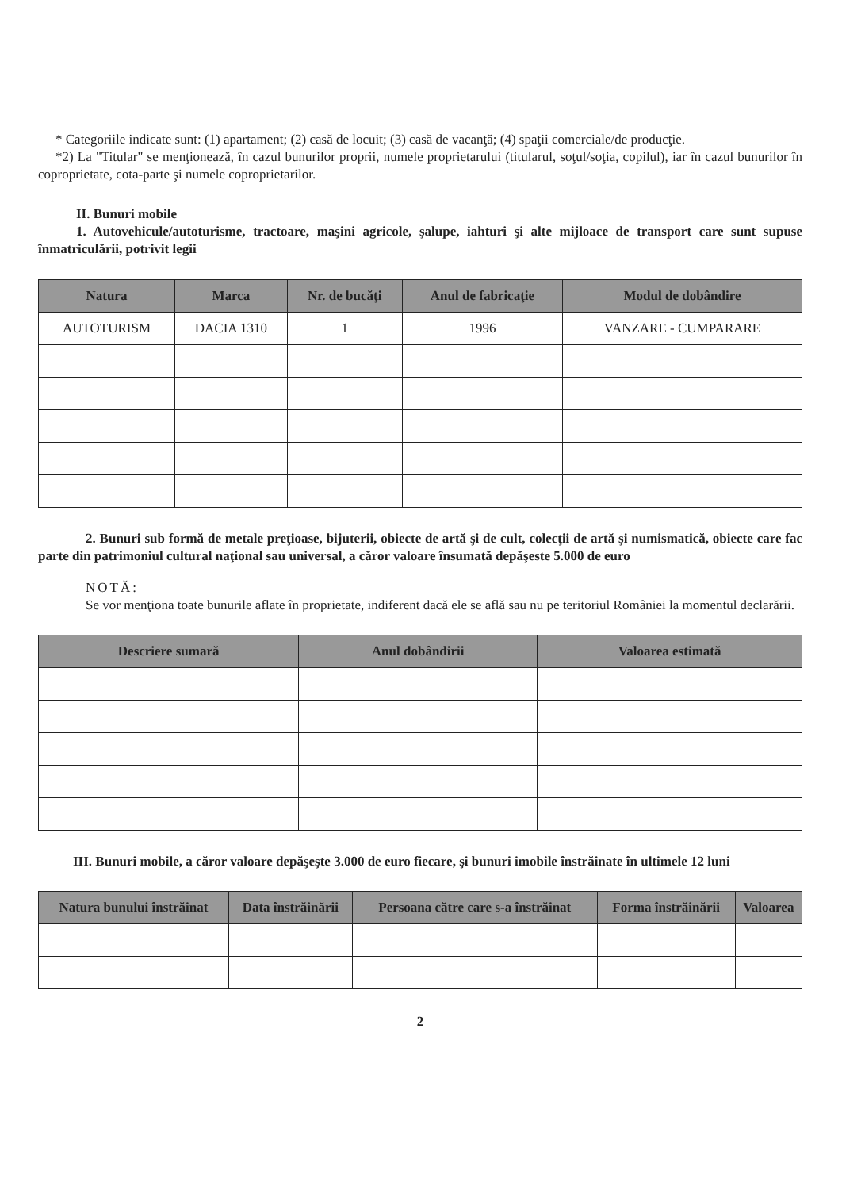* Categoriile indicate sunt: (1) apartament; (2) casă de locuit; (3) casă de vacanţă; (4) spaţii comerciale/de producţie.
*2) La "Titular" se menţionează, în cazul bunurilor proprii, numele proprietarului (titularul, soţul/soţia, copilul), iar în cazul bunurilor în coproprietate, cota-parte şi numele coproprietarilor.
II. Bunuri mobile
1. Autovehicule/autoturisme, tractoare, maşini agricole, şalupe, iahturi şi alte mijloace de transport care sunt supuse înmatriculării, potrivit legii
| Natura | Marca | Nr. de bucăţi | Anul de fabricaţie | Modul de dobândire |
| --- | --- | --- | --- | --- |
| AUTOTURISM | DACIA 1310 | 1 | 1996 | VANZARE - CUMPARARE |
2. Bunuri sub formă de metale preţioase, bijuterii, obiecte de artă şi de cult, colecţii de artă şi numismatică, obiecte care fac parte din patrimoniul cultural naţional sau universal, a căror valoare însumată depăşeste 5.000 de euro
NOTĂ:
Se vor menţiona toate bunurile aflate în proprietate, indiferent dacă ele se află sau nu pe teritoriul României la momentul declarării.
| Descriere sumară | Anul dobândirii | Valoarea estimată |
| --- | --- | --- |
III. Bunuri mobile, a căror valoare depăşeşte 3.000 de euro fiecare, şi bunuri imobile înstrăinate în ultimele 12 luni
| Natura bunului înstrăinat | Data înstrăinării | Persoana către care s-a înstrăinat | Forma înstrăinării | Valoarea |
| --- | --- | --- | --- | --- |
2